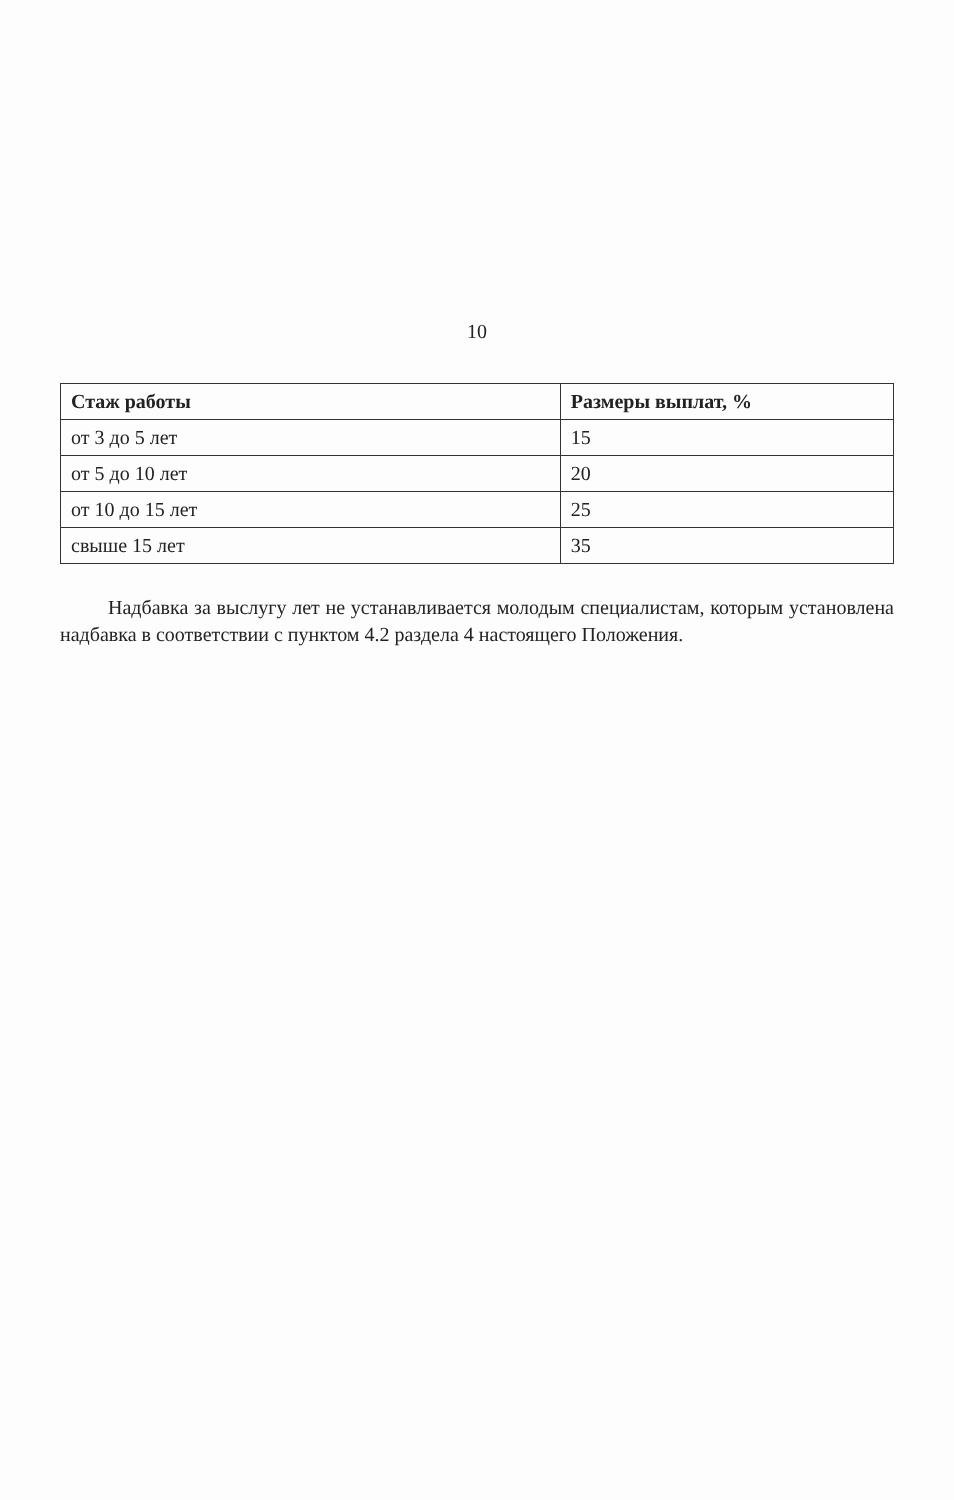10
| Стаж работы | Размеры выплат, % |
| --- | --- |
| от 3 до 5 лет | 15 |
| от 5 до 10 лет | 20 |
| от 10 до 15 лет | 25 |
| свыше 15 лет | 35 |
Надбавка за выслугу лет не устанавливается молодым специалистам, которым установлена надбавка в соответствии с пунктом 4.2 раздела 4 настоящего Положения.